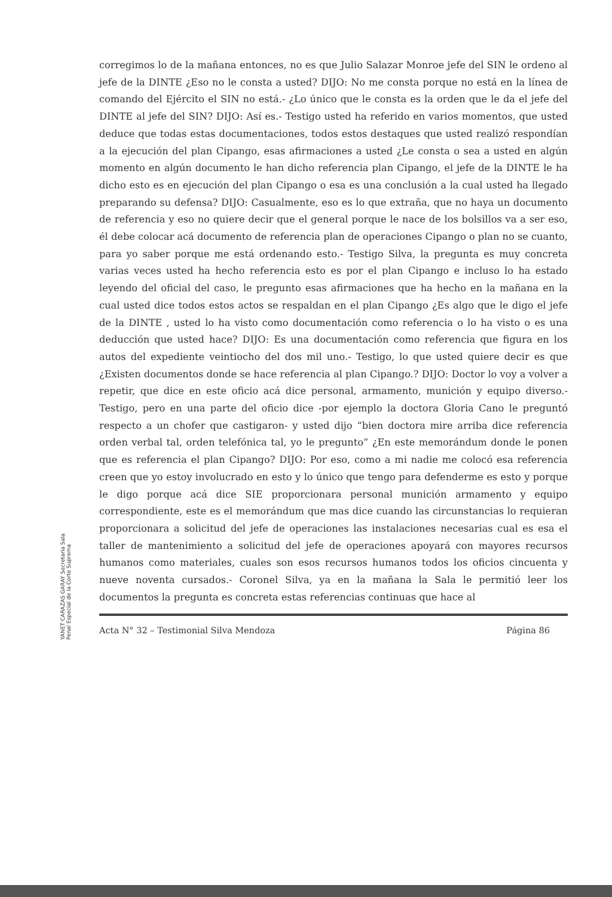YANET CARAZAS GARAY Secretaria Sala Penal Especial de la Corte Suprema
corregimos lo de la mañana entonces, no es que Julio Salazar Monroe jefe del SIN le ordeno al jefe de la DINTE ¿Eso no le consta a usted? DIJO: No me consta porque no está en la línea de comando del Ejército el SIN no está.- ¿Lo único que le consta es la orden que le da el jefe del DINTE al jefe del SIN? DIJO: Así es.- Testigo usted ha referido en varios momentos, que usted deduce que todas estas documentaciones, todos estos destaques que usted realizó respondían a la ejecución del plan Cipango, esas afirmaciones a usted ¿Le consta o sea a usted en algún momento en algún documento le han dicho referencia plan Cipango, el jefe de la DINTE le ha dicho esto es en ejecución del plan Cipango o esa es una conclusión a la cual usted ha llegado preparando su defensa? DIJO: Casualmente, eso es lo que extraña, que no haya un documento de referencia y eso no quiere decir que el general porque le nace de los bolsillos va a ser eso, él debe colocar acá documento de referencia plan de operaciones Cipango o plan no se cuanto, para yo saber porque me está ordenando esto.- Testigo Silva, la pregunta es muy concreta varias veces usted ha hecho referencia esto es por el plan Cipango e incluso lo ha estado leyendo del oficial del caso, le pregunto esas afirmaciones que ha hecho en la mañana en la cual usted dice todos estos actos se respaldan en el plan Cipango ¿Es algo que le digo el jefe de la DINTE , usted lo ha visto como documentación como referencia o lo ha visto o es una deducción que usted hace? DIJO: Es una documentación como referencia que figura en los autos del expediente veintiocho del dos mil uno.- Testigo, lo que usted quiere decir es que ¿Existen documentos donde se hace referencia al plan Cipango.? DIJO: Doctor lo voy a volver a repetir, que dice en este oficio acá dice personal, armamento, munición y equipo diverso.- Testigo, pero en una parte del oficio dice -por ejemplo la doctora Gloria Cano le preguntó respecto a un chofer que castigaron- y usted dijo “bien doctora mire arriba dice referencia orden verbal tal, orden telefónica tal, yo le pregunto” ¿En este memorándum donde le ponen que es referencia el plan Cipango? DIJO: Por eso, como a mi nadie me colocó esa referencia creen que yo estoy involucrado en esto y lo único que tengo para defenderme es esto y porque le digo porque acá dice SIE proporcionara personal munición armamento y equipo correspondiente, este es el memorándum que mas dice cuando las circunstancias lo requieran proporcionara a solicitud del jefe de operaciones las instalaciones necesarias cual es esa el taller de mantenimiento a solicitud del jefe de operaciones apoyará con mayores recursos humanos como materiales, cuales son esos recursos humanos todos los oficios cincuenta y nueve noventa cursados.- Coronel Silva, ya en la mañana la Sala le permitió leer los documentos la pregunta es concreta estas referencias continuas que hace al
Acta N° 32 – Testimonial Silva Mendoza Página 86